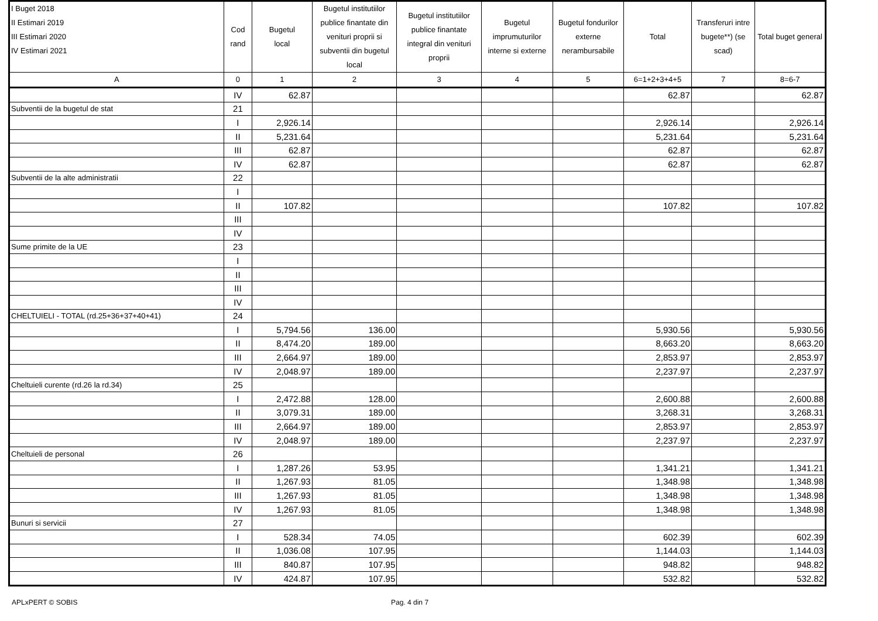| I Buget 2018 II Estimari 2019 III Estimari 2020 IV Estimari 2021 | Cod rand | Bugetul local | Bugetul institutiilor publice finantate din venituri proprii si subventii din bugetul local | Bugetul institutiilor publice finantate integral din venituri proprii | Bugetul imprumuturilor interne si externe | Bugetul fondurilor externe nerambursabile | Total | Transferuri intre bugete**) (se scad) | Total buget general |
| --- | --- | --- | --- | --- | --- | --- | --- | --- | --- |
| A | 0 | 1 | 2 | 3 | 4 | 5 | 6=1+2+3+4+5 | 7 | 8=6-7 |
| | IV | 62.87 | | | | | 62.87 | | 62.87 |
| Subventii de la bugetul de stat | 21 | | | | | | | | |
| | I | 2,926.14 | | | | | 2,926.14 | | 2,926.14 |
| | II | 5,231.64 | | | | | 5,231.64 | | 5,231.64 |
| | III | 62.87 | | | | | 62.87 | | 62.87 |
| | IV | 62.87 | | | | | 62.87 | | 62.87 |
| Subventii de la alte administratii | 22 | | | | | | | | |
| | I | | | | | | | | |
| | II | 107.82 | | | | | 107.82 | | 107.82 |
| | III | | | | | | | | |
| | IV | | | | | | | | |
| Sume primite de la UE | 23 | | | | | | | | |
| | I | | | | | | | | |
| | II | | | | | | | | |
| | III | | | | | | | | |
| | IV | | | | | | | | |
| CHELTUIELI - TOTAL (rd.25+36+37+40+41) | 24 | | | | | | | | |
| | I | 5,794.56 | 136.00 | | | | 5,930.56 | | 5,930.56 |
| | II | 8,474.20 | 189.00 | | | | 8,663.20 | | 8,663.20 |
| | III | 2,664.97 | 189.00 | | | | 2,853.97 | | 2,853.97 |
| | IV | 2,048.97 | 189.00 | | | | 2,237.97 | | 2,237.97 |
| Cheltuieli curente (rd.26 la rd.34) | 25 | | | | | | | | |
| | I | 2,472.88 | 128.00 | | | | 2,600.88 | | 2,600.88 |
| | II | 3,079.31 | 189.00 | | | | 3,268.31 | | 3,268.31 |
| | III | 2,664.97 | 189.00 | | | | 2,853.97 | | 2,853.97 |
| | IV | 2,048.97 | 189.00 | | | | 2,237.97 | | 2,237.97 |
| Cheltuieli de personal | 26 | | | | | | | | |
| | I | 1,287.26 | 53.95 | | | | 1,341.21 | | 1,341.21 |
| | II | 1,267.93 | 81.05 | | | | 1,348.98 | | 1,348.98 |
| | III | 1,267.93 | 81.05 | | | | 1,348.98 | | 1,348.98 |
| | IV | 1,267.93 | 81.05 | | | | 1,348.98 | | 1,348.98 |
| Bunuri si servicii | 27 | | | | | | | | |
| | I | 528.34 | 74.05 | | | | 602.39 | | 602.39 |
| | II | 1,036.08 | 107.95 | | | | 1,144.03 | | 1,144.03 |
| | III | 840.87 | 107.95 | | | | 948.82 | | 948.82 |
| | IV | 424.87 | 107.95 | | | | 532.82 | | 532.82 |
APLxPERT © SOBIS Pag. 4 din 7